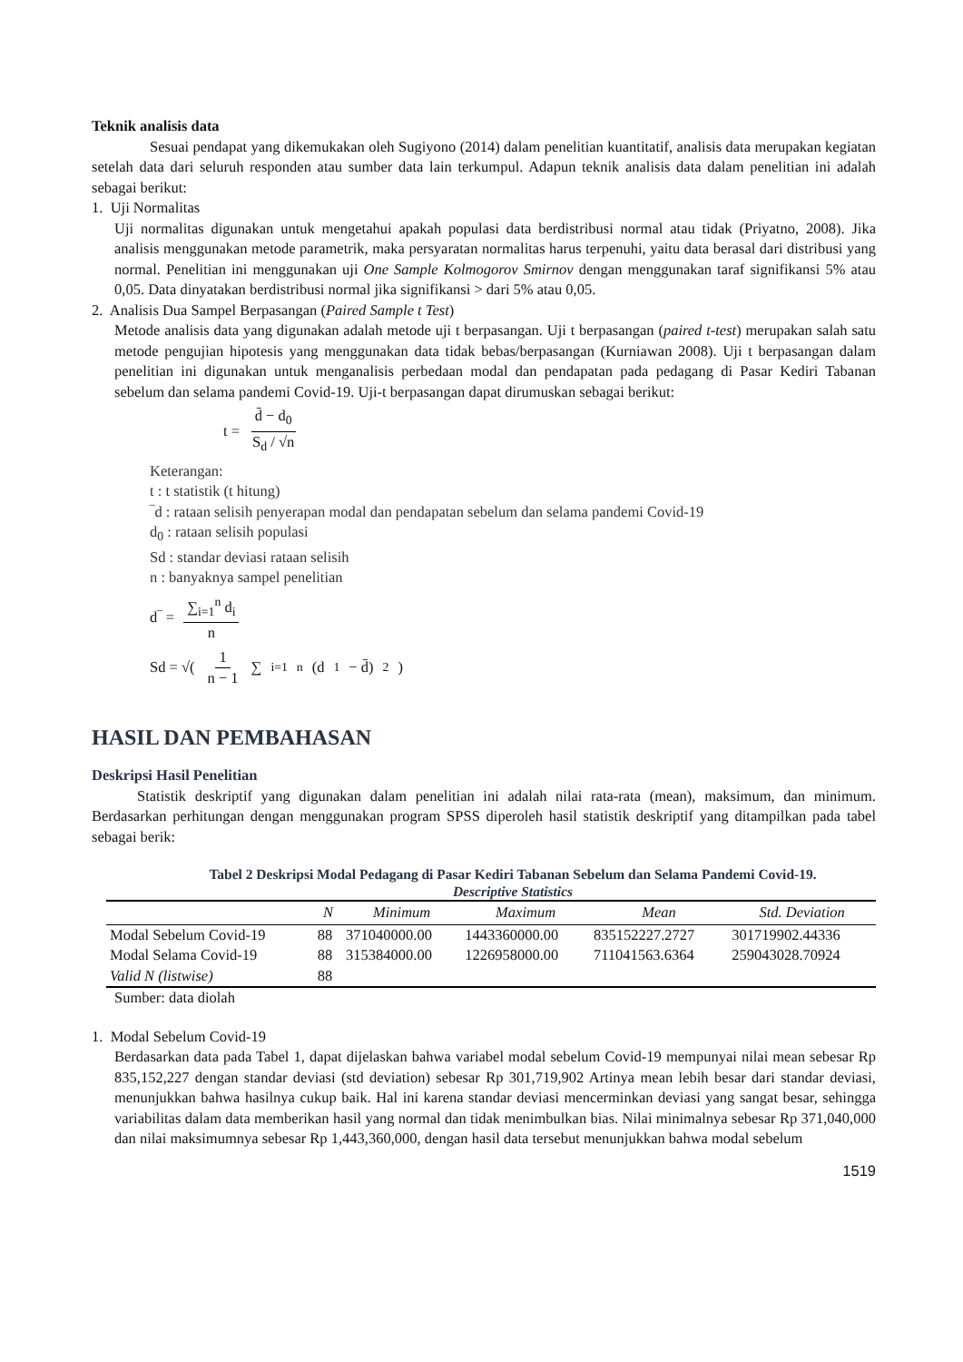Teknik analisis data
Sesuai pendapat yang dikemukakan oleh Sugiyono (2014) dalam penelitian kuantitatif, analisis data merupakan kegiatan setelah data dari seluruh responden atau sumber data lain terkumpul. Adapun teknik analisis data dalam penelitian ini adalah sebagai berikut:
1. Uji Normalitas
Uji normalitas digunakan untuk mengetahui apakah populasi data berdistribusi normal atau tidak (Priyatno, 2008). Jika analisis menggunakan metode parametrik, maka persyaratan normalitas harus terpenuhi, yaitu data berasal dari distribusi yang normal. Penelitian ini menggunakan uji One Sample Kolmogorov Smirnov dengan menggunakan taraf signifikansi 5% atau 0,05. Data dinyatakan berdistribusi normal jika signifikansi > dari 5% atau 0,05.
2. Analisis Dua Sampel Berpasangan (Paired Sample t Test)
Metode analisis data yang digunakan adalah metode uji t berpasangan. Uji t berpasangan (paired t-test) merupakan salah satu metode pengujian hipotesis yang menggunakan data tidak bebas/berpasangan (Kurniawan 2008). Uji t berpasangan dalam penelitian ini digunakan untuk menganalisis perbedaan modal dan pendapatan pada pedagang di Pasar Kediri Tabanan sebelum dan selama pandemi Covid-19. Uji-t berpasangan dapat dirumuskan sebagai berikut:
t = d̄ − d<sub>0</sub> S<sub>d</sub> / √n
Keterangan:
t : t statistik (t hitung)
‾d : rataan selisih penyerapan modal dan pendapatan sebelum dan selama pandemi Covid-19
d<sub>0</sub> : rataan selisih populasi
Sd : standar deviasi rataan selisih
n : banyaknya sampel penelitian
d‾ = ∑<sub>i=1</sub><sup>n</sup> d<sub>i</sub> n
Sd = √( 1 n − 1 ∑<sub>i=1</sub><sup>n</sup>(d<sub>1</sub> − d̄)<sup>2</sup> )
HASIL DAN PEMBAHASAN
Deskripsi Hasil Penelitian
Statistik deskriptif yang digunakan dalam penelitian ini adalah nilai rata-rata (mean), maksimum, dan minimum. Berdasarkan perhitungan dengan menggunakan program SPSS diperoleh hasil statistik deskriptif yang ditampilkan pada tabel sebagai berik:
Tabel 2 Deskripsi Modal Pedagang di Pasar Kediri Tabanan Sebelum dan Selama Pandemi Covid-19.
Descriptive Statistics
| | N | Minimum | Maximum | Mean | Std. Deviation |
| --- | --- | --- | --- | --- | --- |
| Modal Sebelum Covid-19 | 88 | 371040000.00 | 1443360000.00 | 835152227.2727 | 301719902.44336 |
| Modal Selama Covid-19 | 88 | 315384000.00 | 1226958000.00 | 711041563.6364 | 259043028.70924 |
| Valid N (listwise) | 88 | | | | |
Sumber: data diolah
1. Modal Sebelum Covid-19
Berdasarkan data pada Tabel 1, dapat dijelaskan bahwa variabel modal sebelum Covid-19 mempunyai nilai mean sebesar Rp 835,152,227 dengan standar deviasi (std deviation) sebesar Rp 301,719,902 Artinya mean lebih besar dari standar deviasi, menunjukkan bahwa hasilnya cukup baik. Hal ini karena standar deviasi mencerminkan deviasi yang sangat besar, sehingga variabilitas dalam data memberikan hasil yang normal dan tidak menimbulkan bias. Nilai minimalnya sebesar Rp 371,040,000 dan nilai maksimumnya sebesar Rp 1,443,360,000, dengan hasil data tersebut menunjukkan bahwa modal sebelum
1519